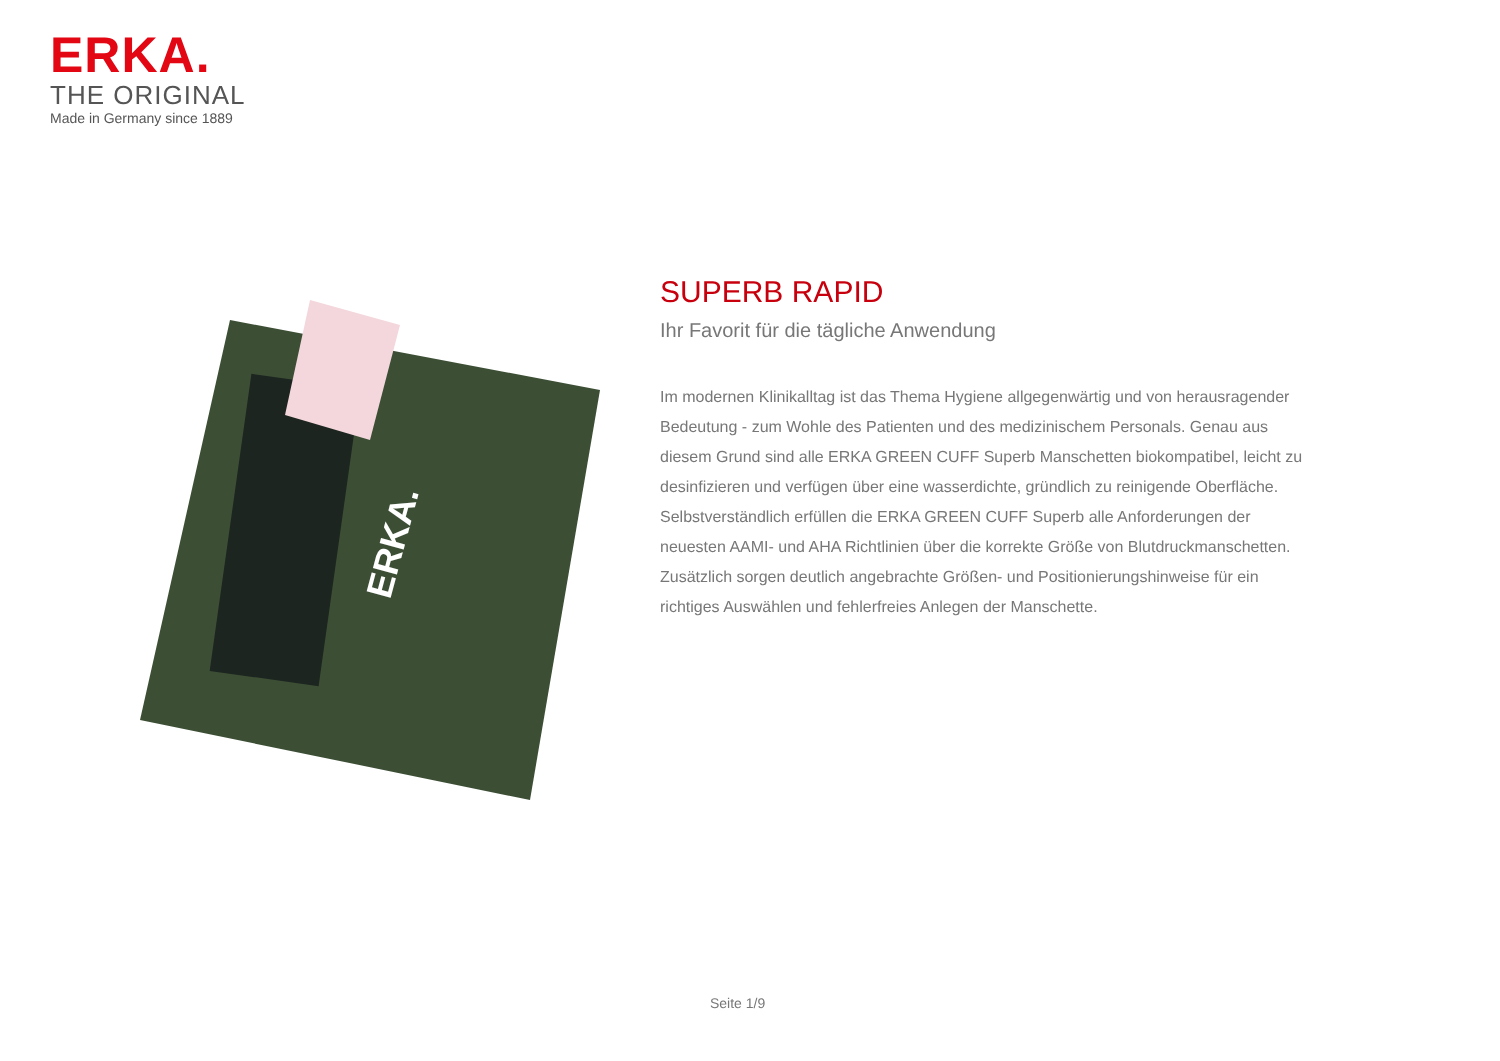ERKA.
THE ORIGINAL
Made in Germany since 1889
ERKA.
SUPERB RAPID
Ihr Favorit für die tägliche Anwendung
Im modernen Klinikalltag ist das Thema Hygiene allgegenwärtig und von herausragender Bedeutung - zum Wohle des Patienten und des medizinischem Personals. Genau aus diesem Grund sind alle ERKA GREEN CUFF Superb Manschetten biokompatibel, leicht zu desinfizieren und verfügen über eine wasserdichte, gründlich zu reinigende Oberfläche. Selbstverständlich erfüllen die ERKA GREEN CUFF Superb alle Anforderungen der neuesten AAMI- und AHA Richtlinien über die korrekte Größe von Blutdruckmanschetten. Zusätzlich sorgen deutlich angebrachte Größen- und Positionierungshinweise für ein richtiges Auswählen und fehlerfreies Anlegen der Manschette.
Seite 1/9